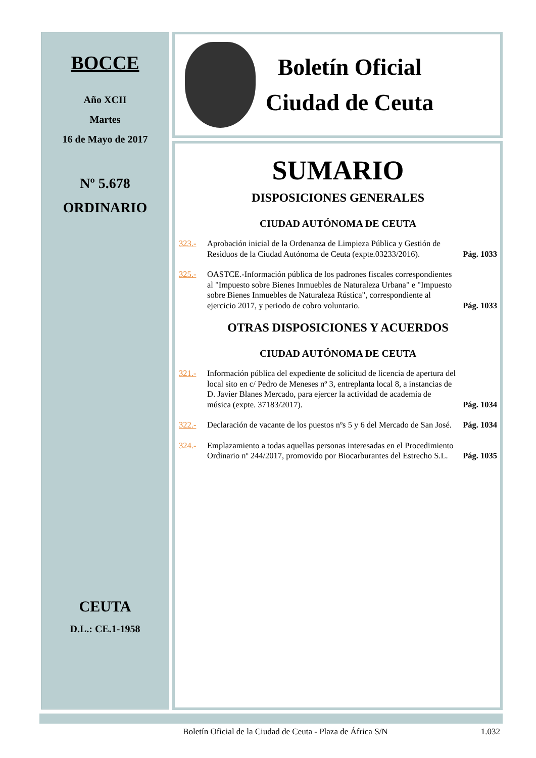BOCCE
Año XCII
Martes
16 de Mayo de 2017
Nº 5.678
ORDINARIO
CEUTA
D.L.: CE.1-1958
Boletín Oficial
Ciudad de Ceuta
SUMARIO
DISPOSICIONES GENERALES
CIUDAD AUTÓNOMA DE CEUTA
323.- Aprobación inicial de la Ordenanza de Limpieza Pública y Gestión de Residuos de la Ciudad Autónoma de Ceuta (expte.03233/2016). Pág. 1033
325.- OASTCE.-Información pública de los padrones fiscales correspondientes al "Impuesto sobre Bienes Inmuebles de Naturaleza Urbana" e "Impuesto sobre Bienes Inmuebles de Naturaleza Rústica", correspondiente al ejercicio 2017, y periodo de cobro voluntario. Pág. 1033
OTRAS DISPOSICIONES Y ACUERDOS
CIUDAD AUTÓNOMA DE CEUTA
321.- Información pública del expediente de solicitud de licencia de apertura del local sito en c/ Pedro de Meneses nº 3, entreplanta local 8, a instancias de D. Javier Blanes Mercado, para ejercer la actividad de academia de música (expte. 37183/2017). Pág. 1034
322.- Declaración de vacante de los puestos nºs 5 y 6 del Mercado de San José. Pág. 1034
324.- Emplazamiento a todas aquellas personas interesadas en el Procedimiento Ordinario nº 244/2017, promovido por Biocarburantes del Estrecho S.L. Pág. 1035
Boletín Oficial de la Ciudad de Ceuta - Plaza de África S/N 1.032